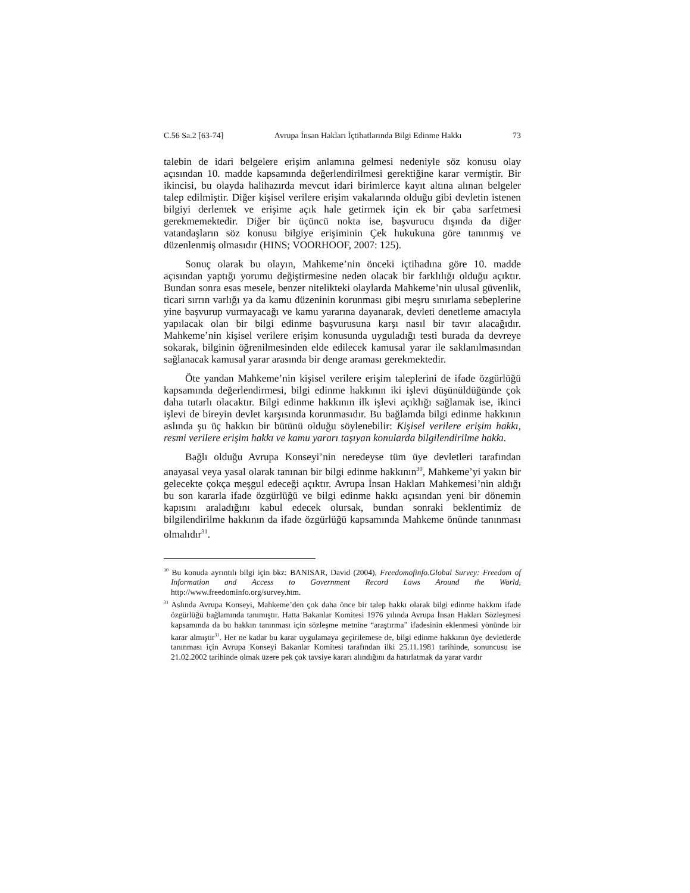C.56 Sa.2 [63-74] Avrupa İnsan Hakları İçtihatlarında Bilgi Edinme Hakkı 73
talebin de idari belgelere erişim anlamına gelmesi nedeniyle söz konusu olay açısından 10. madde kapsamında değerlendirilmesi gerektiğine karar vermiştir. Bir ikincisi, bu olayda halihazırda mevcut idari birimlerce kayıt altına alınan belgeler talep edilmiştir. Diğer kişisel verilere erişim vakalarında olduğu gibi devletin istenen bilgiyi derlemek ve erişime açık hale getirmek için ek bir çaba sarfetmesi gerekmemektedir. Diğer bir üçüncü nokta ise, başvurucu dışında da diğer vatandaşların söz konusu bilgiye erişiminin Çek hukukuna göre tanınmış ve düzenlenmiş olmasıdır (HINS; VOORHOOF, 2007: 125).
Sonuç olarak bu olayın, Mahkeme’nin önceki içtihadına göre 10. madde açısından yaptığı yorumu değiştirmesine neden olacak bir farklılığı olduğu açıktır. Bundan sonra esas mesele, benzer nitelikteki olaylarda Mahkeme’nin ulusal güvenlik, ticari sırrın varlığı ya da kamu düzeninin korunması gibi meşru sınırlama sebeplerine yine başvurup vurmayacağı ve kamu yararına dayanarak, devleti denetleme amacıyla yapılacak olan bir bilgi edinme başvurusuna karşı nasıl bir tavır alacağıdır. Mahkeme’nin kişisel verilere erişim konusunda uyguladığı testi burada da devreye sokarak, bilginin öğrenilmesinden elde edilecek kamusal yarar ile saklanılmasından sağlanacak kamusal yarar arasında bir denge araması gerekmektedir.
Öte yandan Mahkeme’nin kişisel verilere erişim taleplerini de ifade özgürlüğü kapsamında değerlendirmesi, bilgi edinme hakkının iki işlevi düşünüldüğünde çok daha tutarlı olacaktır. Bilgi edinme hakkının ilk işlevi açıklığı sağlamak ise, ikinci işlevi de bireyin devlet karşısında korunmasıdır. Bu bağlamda bilgi edinme hakkının aslında şu üç hakkın bir bütünü olduğu söylenebilir: Kişisel verilere erişim hakkı, resmi verilere erişim hakkı ve kamu yararı taşıyan konularda bilgilendirilme hakkı.
Bağlı olduğu Avrupa Konseyi’nin neredeyse tüm üye devletleri tarafından anayasal veya yasal olarak tanınan bir bilgi edinme hakkının<sup>30</sup>, Mahkeme’yi yakın bir gelecekte çokça meşgul edeceği açıktır. Avrupa İnsan Hakları Mahkemesi’nin aldığı bu son kararla ifade özgürlüğü ve bilgi edinme hakkı açısından yeni bir dönemin kapısını araladığını kabul edecek olursak, bundan sonraki beklentimiz de bilgilendirilme hakkının da ifade özgürlüğü kapsamında Mahkeme önünde tanınması olmalıdır<sup>31</sup>.
<sup>30</sup> Bu konuda ayrıntılı bilgi için bkz: BANISAR, David (2004), Freedomofinfo.Global Survey: Freedom of Information and Access to Government Record Laws Around the World, http://www.freedominfo.org/survey.htm.
<sup>31</sup> Aslında Avrupa Konseyi, Mahkeme’den çok daha önce bir talep hakkı olarak bilgi edinme hakkını ifade özgürlüğü bağlamında tanımıştır. Hatta Bakanlar Komitesi 1976 yılında Avrupa İnsan Hakları Sözleşmesi kapsamında da bu hakkın tanınması için sözleşme metnine “araştırma” ifadesinin eklenmesi yönünde bir karar almıştır<sup>31</sup>. Her ne kadar bu karar uygulamaya geçirilemese de, bilgi edinme hakkının üye devletlerde tanınması için Avrupa Konseyi Bakanlar Komitesi tarafından ilki 25.11.1981 tarihinde, sonuncusu ise 21.02.2002 tarihinde olmak üzere pek çok tavsiye kararı alındığını da hatırlatmak da yarar vardır